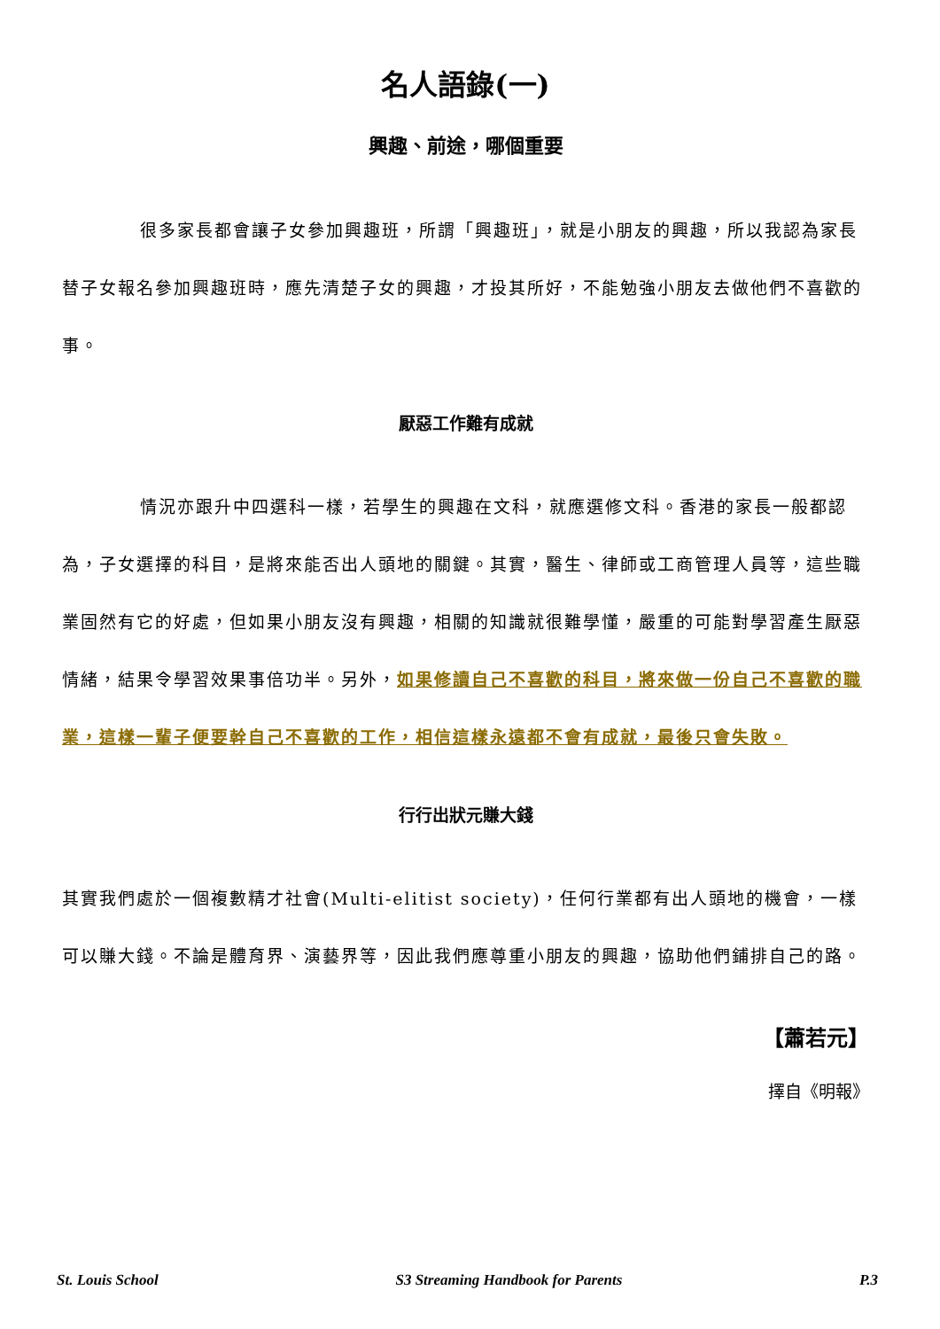名人語錄(一)
興趣、前途，哪個重要
很多家長都會讓子女參加興趣班，所謂「興趣班」，就是小朋友的興趣，所以我認為家長替子女報名參加興趣班時，應先清楚子女的興趣，才投其所好，不能勉強小朋友去做他們不喜歡的事。
厭惡工作難有成就
情況亦跟升中四選科一樣，若學生的興趣在文科，就應選修文科。香港的家長一般都認為，子女選擇的科目，是將來能否出人頭地的關鍵。其實，醫生、律師或工商管理人員等，這些職業固然有它的好處，但如果小朋友沒有興趣，相關的知識就很難學懂，嚴重的可能對學習產生厭惡情緒，結果令學習效果事倍功半。另外，如果修讀自己不喜歡的科目，將來做一份自己不喜歡的職業，這樣一輩子便要幹自己不喜歡的工作，相信這樣永遠都不會有成就，最後只會失敗。
行行出狀元賺大錢
其實我們處於一個複數精才社會(Multi-elitist society)，任何行業都有出人頭地的機會，一樣可以賺大錢。不論是體育界、演藝界等，因此我們應尊重小朋友的興趣，協助他們鋪排自己的路。
【蕭若元】
擇自《明報》
St. Louis School S3 Streaming Handbook for Parents P.3